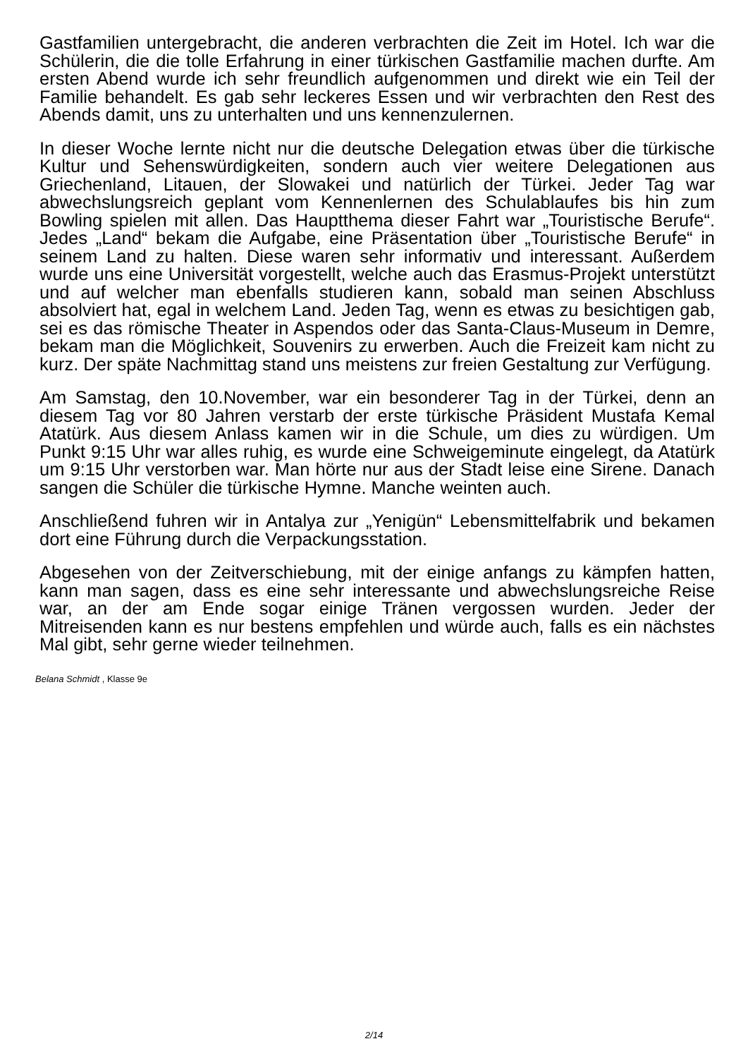Gastfamilien untergebracht, die anderen verbrachten die Zeit im Hotel. Ich war die Schülerin, die die tolle Erfahrung in einer türkischen Gastfamilie machen durfte. Am ersten Abend wurde ich sehr freundlich aufgenommen und direkt wie ein Teil der Familie behandelt. Es gab sehr leckeres Essen und wir verbrachten den Rest des Abends damit, uns zu unterhalten und uns kennenzulernen.
In dieser Woche lernte nicht nur die deutsche Delegation etwas über die türkische Kultur und Sehenswürdigkeiten, sondern auch vier weitere Delegationen aus Griechenland, Litauen, der Slowakei und natürlich der Türkei. Jeder Tag war abwechslungsreich geplant vom Kennenlernen des Schulablaufes bis hin zum Bowling spielen mit allen. Das Hauptthema dieser Fahrt war „Touristische Berufe“. Jedes „Land“ bekam die Aufgabe, eine Präsentation über „Touristische Berufe“ in seinem Land zu halten. Diese waren sehr informativ und interessant. Außerdem wurde uns eine Universität vorgestellt, welche auch das Erasmus-Projekt unterstützt und auf welcher man ebenfalls studieren kann, sobald man seinen Abschluss absolviert hat, egal in welchem Land. Jeden Tag, wenn es etwas zu besichtigen gab, sei es das römische Theater in Aspendos oder das Santa-Claus-Museum in Demre, bekam man die Möglichkeit, Souvenirs zu erwerben. Auch die Freizeit kam nicht zu kurz. Der späte Nachmittag stand uns meistens zur freien Gestaltung zur Verfügung.
Am Samstag, den 10.November, war ein besonderer Tag in der Türkei, denn an diesem Tag vor 80 Jahren verstarb der erste türkische Präsident Mustafa Kemal Atatürk. Aus diesem Anlass kamen wir in die Schule, um dies zu würdigen. Um Punkt 9:15 Uhr war alles ruhig, es wurde eine Schweigeminute eingelegt, da Atatürk um 9:15 Uhr verstorben war. Man hörte nur aus der Stadt leise eine Sirene. Danach sangen die Schüler die türkische Hymne. Manche weinten auch.
Anschließend fuhren wir in Antalya zur „Yenigün“ Lebensmittelfabrik und bekamen dort eine Führung durch die Verpackungsstation.
Abgesehen von der Zeitverschiebung, mit der einige anfangs zu kämpfen hatten, kann man sagen, dass es eine sehr interessante und abwechslungsreiche Reise war, an der am Ende sogar einige Tränen vergossen wurden. Jeder der Mitreisenden kann es nur bestens empfehlen und würde auch, falls es ein nächstes Mal gibt, sehr gerne wieder teilnehmen.
Belana Schmidt , Klasse 9e
2/14